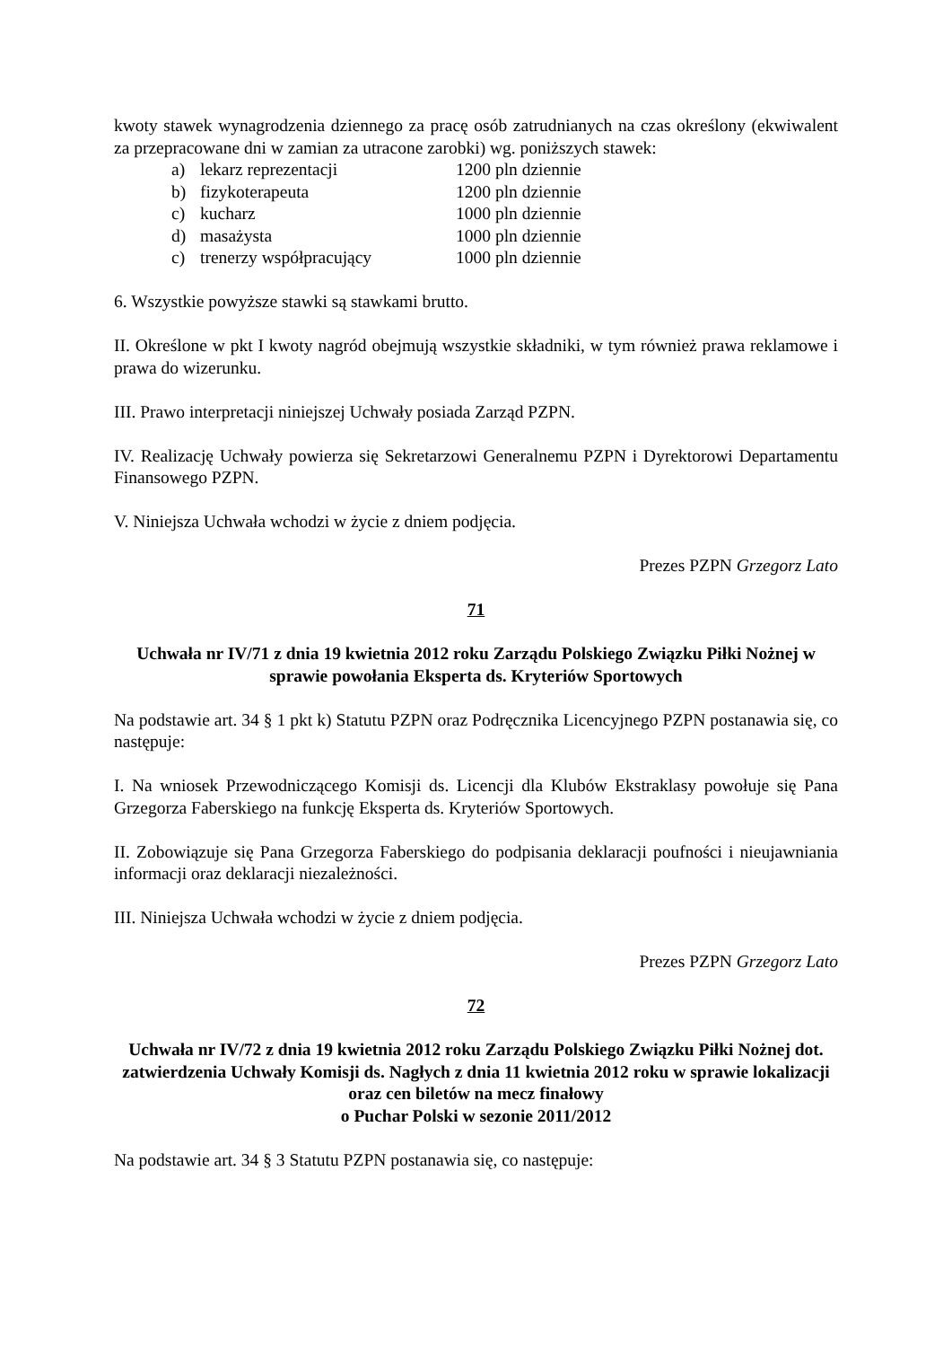kwoty stawek wynagrodzenia dziennego za pracę osób zatrudnianych na czas określony (ekwiwalent za przepracowane dni w zamian za utracone zarobki) wg. poniższych stawek:
| | a) | lekarz reprezentacji | 1200 pln dziennie |
| | b) | fizykoterapeuta | 1200 pln dziennie |
| | c) | kucharz | 1000 pln dziennie |
| | d) | masażysta | 1000 pln dziennie |
| | c) | trenerzy współpracujący | 1000 pln dziennie |
6. Wszystkie powyższe stawki są stawkami brutto.
II. Określone w pkt I kwoty nagród obejmują wszystkie składniki, w tym również prawa reklamowe i prawa do wizerunku.
III. Prawo interpretacji niniejszej Uchwały posiada Zarząd PZPN.
IV. Realizację Uchwały powierza się Sekretarzowi Generalnemu PZPN i Dyrektorowi Departamentu Finansowego PZPN.
V. Niniejsza Uchwała wchodzi w życie z dniem podjęcia.
Prezes PZPN Grzegorz Lato
71
Uchwała nr IV/71 z dnia 19 kwietnia 2012 roku Zarządu Polskiego Związku Piłki Nożnej w sprawie powołania Eksperta ds. Kryteriów Sportowych
Na podstawie art. 34 § 1 pkt k) Statutu PZPN oraz Podręcznika Licencyjnego PZPN postanawia się, co następuje:
I. Na wniosek Przewodniczącego Komisji ds. Licencji dla Klubów Ekstraklasy powołuje się Pana Grzegorza Faberskiego na funkcję Eksperta ds. Kryteriów Sportowych.
II. Zobowiązuje się Pana Grzegorza Faberskiego do podpisania deklaracji poufności i nieujawniania informacji oraz deklaracji niezależności.
III. Niniejsza Uchwała wchodzi w życie z dniem podjęcia.
Prezes PZPN Grzegorz Lato
72
Uchwała nr IV/72 z dnia 19 kwietnia 2012 roku Zarządu Polskiego Związku Piłki Nożnej dot. zatwierdzenia Uchwały Komisji ds. Nagłych z dnia 11 kwietnia 2012 roku w sprawie lokalizacji oraz cen biletów na mecz finałowy
o Puchar Polski w sezonie 2011/2012
Na podstawie art. 34 § 3 Statutu PZPN postanawia się, co następuje: